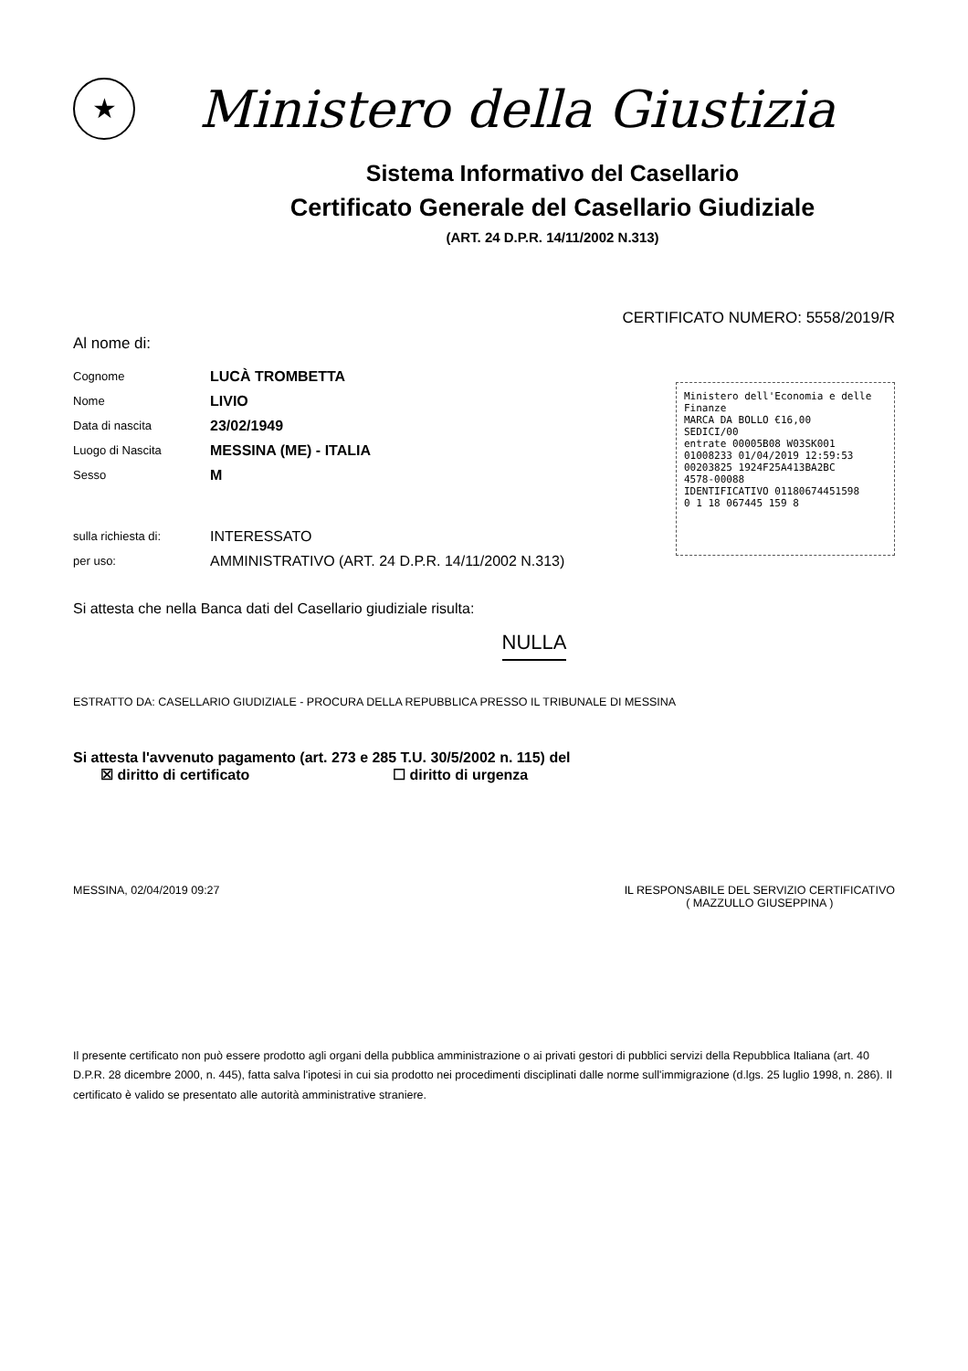★
Ministero della Giustizia
Sistema Informativo del Casellario
Certificato Generale del Casellario Giudiziale
(ART. 24 D.P.R. 14/11/2002 N.313)
CERTIFICATO NUMERO: 5558/2019/R
Al nome di:
Cognome LUCÀ TROMBETTA
Nome LIVIO
Data di nascita 23/02/1949
Luogo di Nascita MESSINA (ME) - ITALIA
Sesso M
sulla richiesta di: INTERESSATO
per uso: AMMINISTRATIVO (ART. 24 D.P.R. 14/11/2002 N.313)
Ministero dell'Economia e delle Finanze
MARCA DA BOLLO €16,00
SEDICI/00
entrate 00005B08 W03SK001
01008233 01/04/2019 12:59:53
00203825 1924F25A413BA2BC
4578-00088
IDENTIFICATIVO 01180674451598
0 1 18 067445 159 8
Si attesta che nella Banca dati del Casellario giudiziale risulta:
NULLA
ESTRATTO DA: CASELLARIO GIUDIZIALE - PROCURA DELLA REPUBBLICA PRESSO IL TRIBUNALE DI MESSINA
Si attesta l'avvenuto pagamento (art. 273 e 285 T.U. 30/5/2002 n. 115) del
☒ diritto di certificato ☐ diritto di urgenza
MESSINA, 02/04/2019 09:27 IL RESPONSABILE DEL SERVIZIO CERTIFICATIVO
( MAZZULLO GIUSEPPINA )
Il presente certificato non può essere prodotto agli organi della pubblica amministrazione o ai privati gestori di pubblici servizi della Repubblica Italiana (art. 40 D.P.R. 28 dicembre 2000, n. 445), fatta salva l'ipotesi in cui sia prodotto nei procedimenti disciplinati dalle norme sull'immigrazione (d.lgs. 25 luglio 1998, n. 286). Il certificato è valido se presentato alle autorità amministrative straniere.